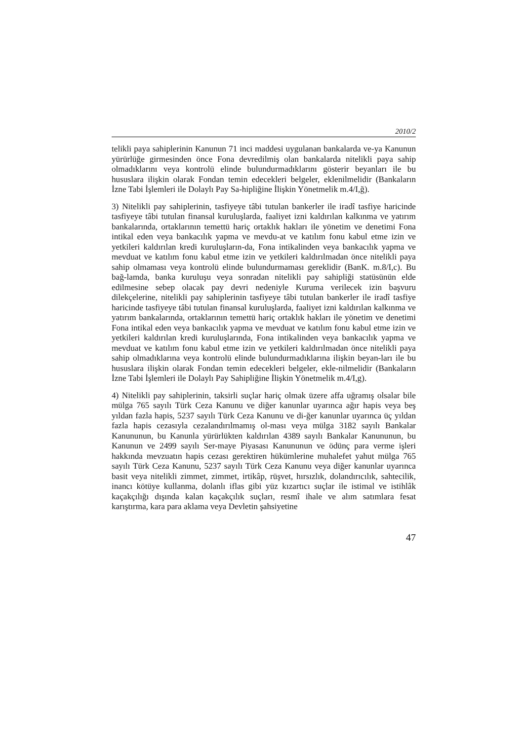2010/2
telikli paya sahiplerinin Kanunun 71 inci maddesi uygulanan bankalarda ve-ya Kanunun yürürlüğe girmesinden önce Fona devredilmiş olan bankalarda nitelikli paya sahip olmadıklarını veya kontrolü elinde bulundurmadıklarını gösterir beyanları ile bu hususlara ilişkin olarak Fondan temin edecekleri belgeler, eklenilmelidir (Bankaların İzne Tabi İşlemleri ile Dolaylı Pay Sa-hipliğine İlişkin Yönetmelik m.4/I,ğ).
3) Nitelikli pay sahiplerinin, tasfiyeye tâbi tutulan bankerler ile iradî tasfiye haricinde tasfiyeye tâbi tutulan finansal kuruluşlarda, faaliyet izni kaldırılan kalkınma ve yatırım bankalarında, ortaklarının temettü hariç ortaklık hakları ile yönetim ve denetimi Fona intikal eden veya bankacılık yapma ve mevdu-at ve katılım fonu kabul etme izin ve yetkileri kaldırılan kredi kuruluşların-da, Fona intikalinden veya bankacılık yapma ve mevduat ve katılım fonu kabul etme izin ve yetkileri kaldırılmadan önce nitelikli paya sahip olmaması veya kontrolü elinde bulundurmaması gereklidir (BanK. m.8/I,c). Bu bağ-lamda, banka kuruluşu veya sonradan nitelikli pay sahipliği statüsünün elde edilmesine sebep olacak pay devri nedeniyle Kuruma verilecek izin başvuru dilekçelerine, nitelikli pay sahiplerinin tasfiyeye tâbi tutulan bankerler ile iradî tasfiye haricinde tasfiyeye tâbi tutulan finansal kuruluşlarda, faaliyet izni kaldırılan kalkınma ve yatırım bankalarında, ortaklarının temettü hariç ortaklık hakları ile yönetim ve denetimi Fona intikal eden veya bankacılık yapma ve mevduat ve katılım fonu kabul etme izin ve yetkileri kaldırılan kredi kuruluşlarında, Fona intikalinden veya bankacılık yapma ve mevduat ve katılım fonu kabul etme izin ve yetkileri kaldırılmadan önce nitelikli paya sahip olmadıklarına veya kontrolü elinde bulundurmadıklarına ilişkin beyan-ları ile bu hususlara ilişkin olarak Fondan temin edecekleri belgeler, ekle-nilmelidir (Bankaların İzne Tabi İşlemleri ile Dolaylı Pay Sahipliğine İlişkin Yönetmelik m.4/I,g).
4) Nitelikli pay sahiplerinin, taksirli suçlar hariç olmak üzere affa uğramış olsalar bile mülga 765 sayılı Türk Ceza Kanunu ve diğer kanunlar uyarınca ağır hapis veya beş yıldan fazla hapis, 5237 sayılı Türk Ceza Kanunu ve di-ğer kanunlar uyarınca üç yıldan fazla hapis cezasıyla cezalandırılmamış ol-ması veya mülga 3182 sayılı Bankalar Kanununun, bu Kanunla yürürlükten kaldırılan 4389 sayılı Bankalar Kanununun, bu Kanunun ve 2499 sayılı Ser-maye Piyasası Kanununun ve ödünç para verme işleri hakkında mevzuatın hapis cezası gerektiren hükümlerine muhalefet yahut mülga 765 sayılı Türk Ceza Kanunu, 5237 sayılı Türk Ceza Kanunu veya diğer kanunlar uyarınca basit veya nitelikli zimmet, zimmet, irtikâp, rüşvet, hırsızlık, dolandırıcılık, sahtecilik, inancı kötüye kullanma, dolanlı iflas gibi yüz kızartıcı suçlar ile istimal ve istihlâk kaçakçılığı dışında kalan kaçakçılık suçları, resmî ihale ve alım satımlara fesat karıştırma, kara para aklama veya Devletin şahsiyetine
47